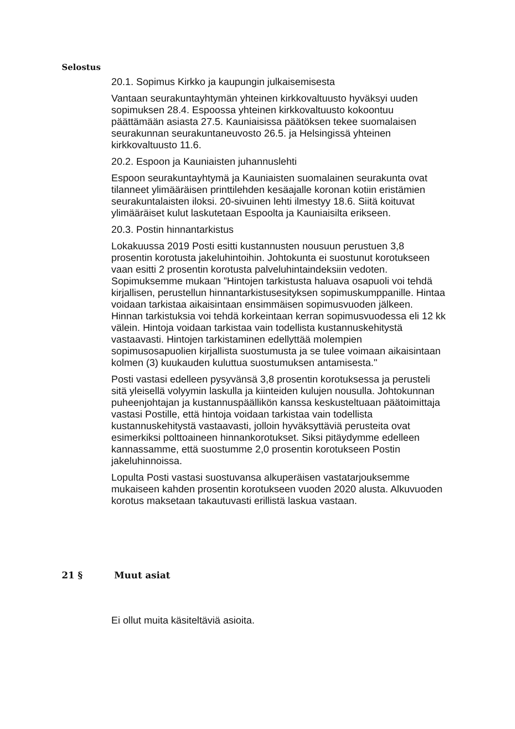Selostus
20.1. Sopimus Kirkko ja kaupungin julkaisemisesta
Vantaan seurakuntayhtymän yhteinen kirkkovaltuusto hyväksyi uuden sopimuksen 28.4. Espoossa yhteinen kirkkovaltuusto kokoontuu päättämään asiasta 27.5. Kauniaisissa päätöksen tekee suomalaisen seurakunnan seurakuntaneuvosto 26.5. ja Helsingissä yhteinen kirkkovaltuusto 11.6.
20.2. Espoon ja Kauniaisten juhannuslehti
Espoon seurakuntayhtymä ja Kauniaisten suomalainen seurakunta ovat tilanneet ylimääräisen printtilehden kesäajalle koronan kotiin eristämien seurakuntalaisten iloksi. 20-sivuinen lehti ilmestyy 18.6. Siitä koituvat ylimääräiset kulut laskutetaan Espoolta ja Kauniaisilta erikseen.
20.3. Postin hinnantarkistus
Lokakuussa 2019 Posti esitti kustannusten nousuun perustuen 3,8 prosentin korotusta jakeluhintoihin. Johtokunta ei suostunut korotukseen vaan esitti 2 prosentin korotusta palveluhintaindeksiin vedoten. Sopimuksemme mukaan ”Hintojen tarkistusta haluava osapuoli voi tehdä kirjallisen, perustellun hinnantarkistusesityksen sopimuskumppanille. Hintaa voidaan tarkistaa aikaisintaan ensimmäisen sopimusvuoden jälkeen. Hinnan tarkistuksia voi tehdä korkeintaan kerran sopimusvuodessa eli 12 kk välein. Hintoja voidaan tarkistaa vain todellista kustannuskehitystä vastaavasti. Hintojen tarkistaminen edellyttää molempien sopimusosapuolien kirjallista suostumusta ja se tulee voimaan aikaisintaan kolmen (3) kuukauden kuluttua suostumuksen antamisesta."
Posti vastasi edelleen pysyvänsä 3,8 prosentin korotuksessa ja perusteli sitä yleisellä volyymin laskulla ja kiinteiden kulujen nousulla. Johtokunnan puheenjohtajan ja kustannuspäällikön kanssa keskusteltuaan päätoimittaja vastasi Postille, että hintoja voidaan tarkistaa vain todellista kustannuskehitystä vastaavasti, jolloin hyväksyttäviä perusteita ovat esimerkiksi polttoaineen hinnankorotukset. Siksi pitäydymme edelleen kannassamme, että suostumme 2,0 prosentin korotukseen Postin jakeluhinnoissa.
Lopulta Posti vastasi suostuvansa alkuperäisen vastatarjouksemme mukaiseen kahden prosentin korotukseen vuoden 2020 alusta. Alkuvuoden korotus maksetaan takautuvasti erillistä laskua vastaan.
21 § Muut asiat
Ei ollut muita käsiteltäviä asioita.